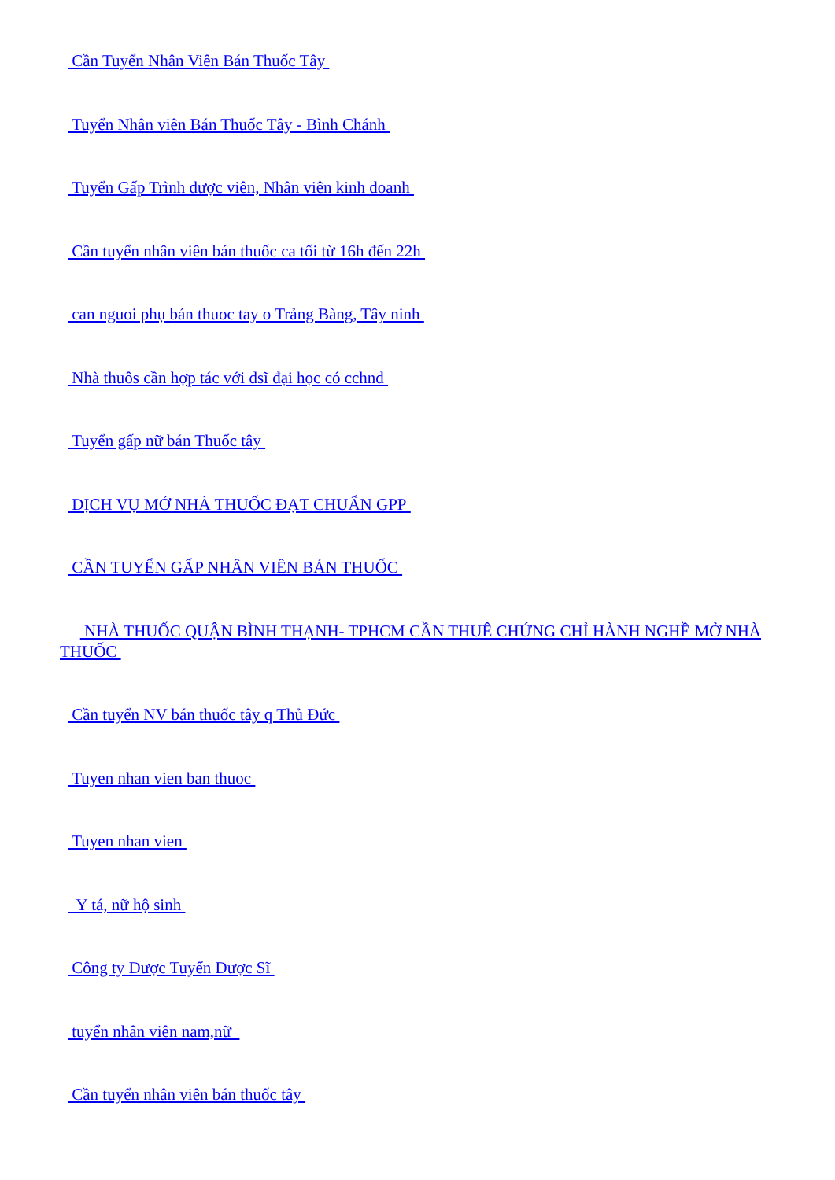Cần Tuyển Nhân Viên Bán Thuốc Tây
Tuyển Nhân viên Bán Thuốc Tây - Bình Chánh
Tuyển Gấp Trình dược viên, Nhân viên kinh doanh
Cần tuyển nhân viên bán thuốc ca tối từ 16h đến 22h
can nguoi phụ bán thuoc tay o Trảng Bàng, Tây ninh
Nhà thuôs cần hợp tác với dsĩ đại học có cchnd
Tuyển gấp nữ bán Thuốc tây
DỊCH VỤ MỞ NHÀ THUỐC ĐẠT CHUẨN GPP
CẦN TUYỂN GẤP NHÂN VIÊN BÁN THUỐC
NHÀ THUỐC QUẬN BÌNH THẠNH- TPHCM CẦN THUÊ CHỨNG CHỈ HÀNH NGHỀ MỞ NHÀ THUỐC
Cần tuyển NV bán thuốc tây q Thủ Đức
Tuyen nhan vien ban thuoc
Tuyen nhan vien
Y tá, nữ hộ sinh
Công ty Dược Tuyển Dược Sĩ
tuyển nhân viên nam,nữ
Cần tuyển nhân viên bán thuốc tây